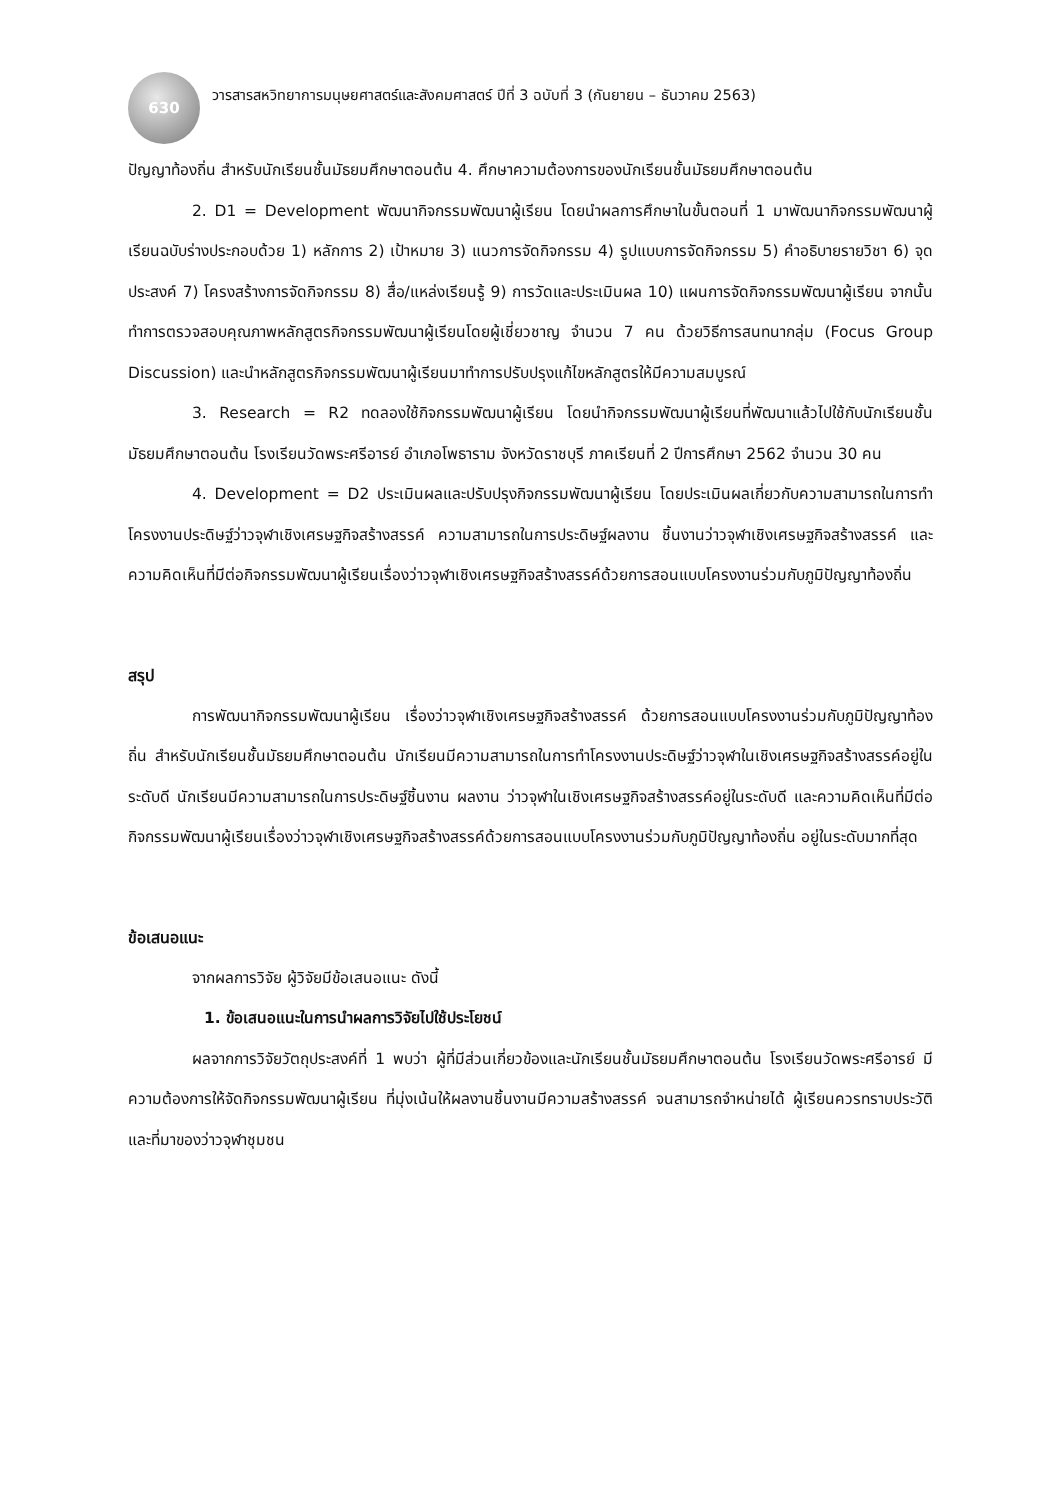630
วารสารสหวิทยาการมนุษยศาสตร์และสังคมศาสตร์ ปีที่ 3 ฉบับที่ 3 (กันยายน – ธันวาคม 2563)
ปัญญาท้องถิ่น สำหรับนักเรียนชั้นมัธยมศึกษาตอนต้น 4. ศึกษาความต้องการของนักเรียนชั้นมัธยมศึกษาตอนต้น
2. D1 = Development พัฒนากิจกรรมพัฒนาผู้เรียน โดยนำผลการศึกษาในขั้นตอนที่ 1 มาพัฒนากิจกรรมพัฒนาผู้เรียนฉบับร่างประกอบด้วย 1) หลักการ 2) เป้าหมาย 3) แนวการจัดกิจกรรม 4) รูปแบบการจัดกิจกรรม 5) คำอธิบายรายวิชา 6) จุดประสงค์ 7) โครงสร้างการจัดกิจกรรม 8) สื่อ/แหล่งเรียนรู้ 9) การวัดและประเมินผล 10) แผนการจัดกิจกรรมพัฒนาผู้เรียน จากนั้นทำการตรวจสอบคุณภาพหลักสูตรกิจกรรมพัฒนาผู้เรียนโดยผู้เชี่ยวชาญ จำนวน 7 คน ด้วยวิธีการสนทนากลุ่ม (Focus Group Discussion) และนำหลักสูตรกิจกรรมพัฒนาผู้เรียนมาทำการปรับปรุงแก้ไขหลักสูตรให้มีความสมบูรณ์
3. Research = R2 ทดลองใช้กิจกรรมพัฒนาผู้เรียน โดยนำกิจกรรมพัฒนาผู้เรียนที่พัฒนาแล้วไปใช้กับนักเรียนชั้นมัธยมศึกษาตอนต้น โรงเรียนวัดพระศรีอารย์ อำเภอโพธาราม จังหวัดราชบุรี ภาคเรียนที่ 2 ปีการศึกษา 2562 จำนวน 30 คน
4. Development = D2 ประเมินผลและปรับปรุงกิจกรรมพัฒนาผู้เรียน โดยประเมินผลเกี่ยวกับความสามารถในการทำโครงงานประดิษฐ์ว่าวจุฬาเชิงเศรษฐกิจสร้างสรรค์ ความสามารถในการประดิษฐ์ผลงาน ชิ้นงานว่าวจุฬาเชิงเศรษฐกิจสร้างสรรค์ และความคิดเห็นที่มีต่อกิจกรรมพัฒนาผู้เรียนเรื่องว่าวจุฬาเชิงเศรษฐกิจสร้างสรรค์ด้วยการสอนแบบโครงงานร่วมกับภูมิปัญญาท้องถิ่น
สรุป
การพัฒนากิจกรรมพัฒนาผู้เรียน เรื่องว่าวจุฬาเชิงเศรษฐกิจสร้างสรรค์ ด้วยการสอนแบบโครงงานร่วมกับภูมิปัญญาท้องถิ่น สำหรับนักเรียนชั้นมัธยมศึกษาตอนต้น นักเรียนมีความสามารถในการทำโครงงานประดิษฐ์ว่าวจุฬาในเชิงเศรษฐกิจสร้างสรรค์อยู่ในระดับดี นักเรียนมีความสามารถในการประดิษฐ์ชิ้นงาน ผลงาน ว่าวจุฬาในเชิงเศรษฐกิจสร้างสรรค์อยู่ในระดับดี และความคิดเห็นที่มีต่อกิจกรรมพัฒนาผู้เรียนเรื่องว่าวจุฬาเชิงเศรษฐกิจสร้างสรรค์ด้วยการสอนแบบโครงงานร่วมกับภูมิปัญญาท้องถิ่น อยู่ในระดับมากที่สุด
ข้อเสนอแนะ
จากผลการวิจัย ผู้วิจัยมีข้อเสนอแนะ ดังนี้
1. ข้อเสนอแนะในการนำผลการวิจัยไปใช้ประโยชน์
ผลจากการวิจัยวัตถุประสงค์ที่ 1 พบว่า ผู้ที่มีส่วนเกี่ยวข้องและนักเรียนชั้นมัธยมศึกษาตอนต้น โรงเรียนวัดพระศรีอารย์ มีความต้องการให้จัดกิจกรรมพัฒนาผู้เรียน ที่มุ่งเน้นให้ผลงานชิ้นงานมีความสร้างสรรค์ จนสามารถจำหน่ายได้ ผู้เรียนควรทราบประวัติและที่มาของว่าวจุฬาชุมชน